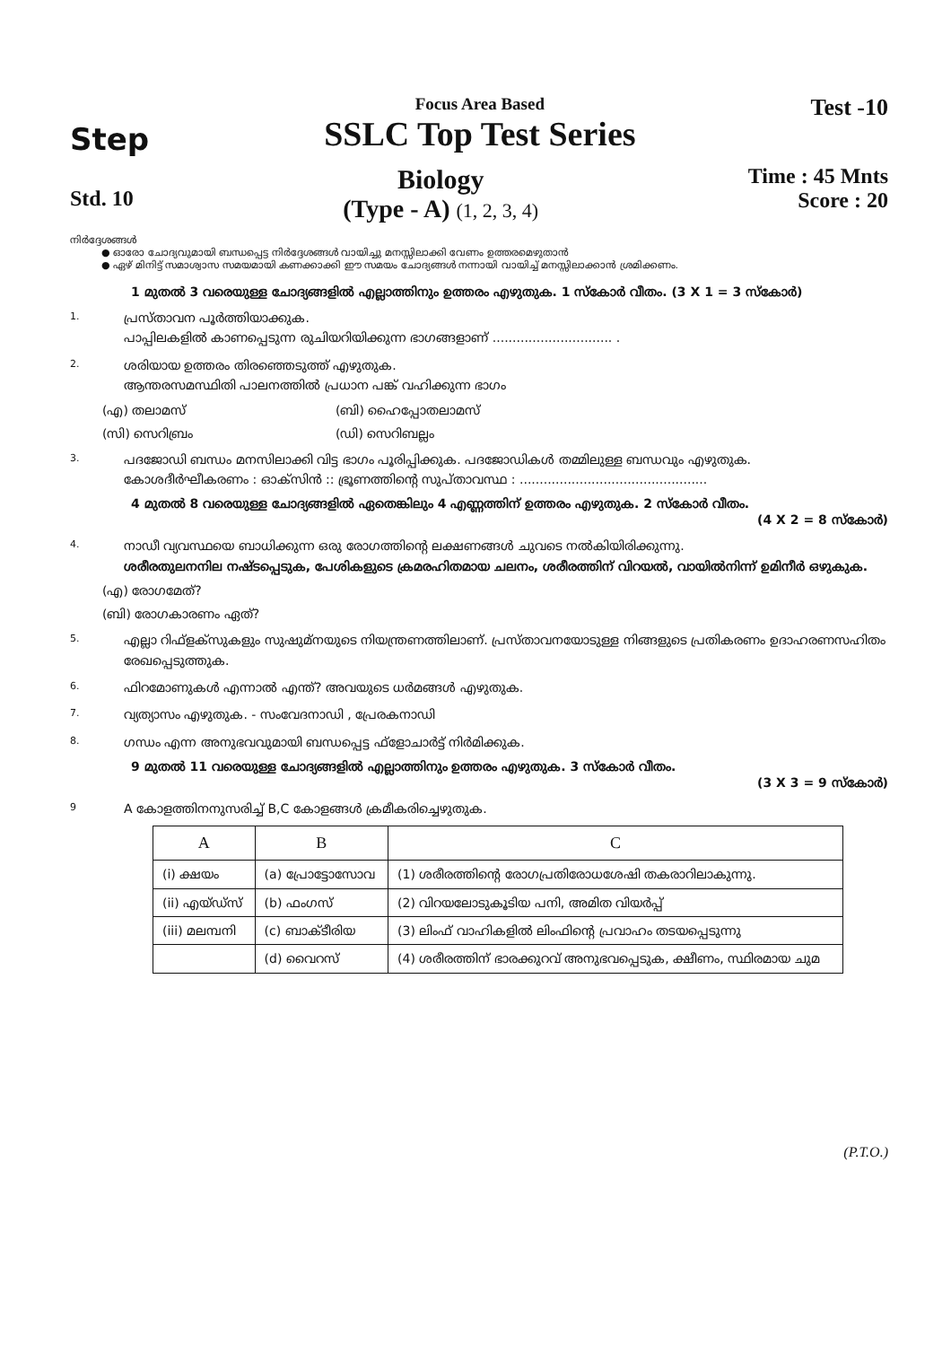Step
Focus Area Based
SSLC Top Test Series
Test -10
Std. 10
Biology
(Type - A) (1, 2, 3, 4)
Time : 45 Mnts
Score : 20
നിർദ്ദേശങ്ങൾ
● ഓരോ ചോദ്യവുമായി ബന്ധപ്പെട്ട നിർദ്ദേശങ്ങൾ വായിച്ചു മനസ്സിലാക്കി വേണം ഉത്തരമെഴുതാൻ
● ഏഴ് മിനിട്ട് സമാശ്വാസ സമയമായി കണക്കാക്കി ഈ സമയം ചോദ്യങ്ങൾ നന്നായി വായിച്ച് മനസ്സിലാക്കാൻ ശ്രമിക്കണം.
1 മുതൽ 3 വരെയുള്ള ചോദ്യങ്ങളിൽ എല്ലാത്തിനും ഉത്തരം എഴുതുക. 1 സ്കോർ വീതം. (3 X 1 = 3 സ്കോർ)
1.
പ്രസ്താവന പൂർത്തിയാക്കുക.
പാപ്പിലകളിൽ കാണപ്പെടുന്ന രുചിയറിയിക്കുന്ന ഭാഗങ്ങളാണ് .............................. .
2.
ശരിയായ ഉത്തരം തിരഞ്ഞെടുത്ത് എഴുതുക.
ആന്തരസമസ്ഥിതി പാലനത്തിൽ പ്രധാന പങ്ക് വഹിക്കുന്ന ഭാഗം
(എ) തലാമസ് (ബി) ഹൈപ്പോതലാമസ്
(സി) സെറിബ്രം (ഡി) സെറിബല്ലം
3.
പദജോഡി ബന്ധം മനസിലാക്കി വിട്ട ഭാഗം പൂരിപ്പിക്കുക. പദജോഡികൾ തമ്മിലുള്ള ബന്ധവും എഴുതുക.
കോശദീർഘീകരണം : ഓക്സിൻ :: ഭ്രൂണത്തിന്റെ സുപ്താവസ്ഥ : ...............................................
4 മുതൽ 8 വരെയുള്ള ചോദ്യങ്ങളിൽ ഏതെങ്കിലും 4 എണ്ണത്തിന് ഉത്തരം എഴുതുക. 2 സ്കോർ വീതം.
(4 X 2 = 8 സ്കോർ)
4.
നാഡീ വ്യവസ്ഥയെ ബാധിക്കുന്ന ഒരു രോഗത്തിന്റെ ലക്ഷണങ്ങൾ ചുവടെ നൽകിയിരിക്കുന്നു.
ശരീരതുലനനില നഷ്ടപ്പെടുക, പേശികളുടെ ക്രമരഹിതമായ ചലനം, ശരീരത്തിന് വിറയൽ, വായിൽനിന്ന് ഉമിനീർ ഒഴുകുക.
(എ) രോഗമേത്?
(ബി) രോഗകാരണം ഏത്?
5.
എല്ലാ റിഫ്ളക്സുകളും സുഷുമ്നയുടെ നിയന്ത്രണത്തിലാണ്. പ്രസ്താവനയോടുള്ള നിങ്ങളുടെ പ്രതികരണം ഉദാഹരണസഹിതം രേഖപ്പെടുത്തുക.
6.
ഫിറമോണുകൾ എന്നാൽ എന്ത്? അവയുടെ ധർമങ്ങൾ എഴുതുക.
7.
വ്യത്യാസം എഴുതുക. - സംവേദനാഡി , പ്രേരകനാഡി
8.
ഗന്ധം എന്ന അനുഭവവുമായി ബന്ധപ്പെട്ട ഫ്ളോചാർട്ട് നിർമിക്കുക.
9 മുതൽ 11 വരെയുള്ള ചോദ്യങ്ങളിൽ എല്ലാത്തിനും ഉത്തരം എഴുതുക. 3 സ്കോർ വീതം.
(3 X 3 = 9 സ്കോർ)
9
A കോളത്തിനനുസരിച്ച് B,C കോളങ്ങൾ ക്രമീകരിച്ചെഴുതുക.
| A | B | C |
| --- | --- | --- |
| (i) ക്ഷയം | (a) പ്രോട്ടോസോവ | (1) ശരീരത്തിന്റെ രോഗപ്രതിരോധശേഷി തകരാറിലാകുന്നു. |
| (ii) എയ്ഡ്സ് | (b) ഫംഗസ് | (2) വിറയലോടുകൂടിയ പനി, അമിത വിയർപ്പ് |
| (iii) മലമ്പനി | (c) ബാക്ടീരിയ | (3) ലിംഫ് വാഹികളിൽ ലിംഫിന്റെ പ്രവാഹം തടയപ്പെടുന്നു |
| | (d) വൈറസ് | (4) ശരീരത്തിന് ഭാരക്കുറവ് അനുഭവപ്പെടുക, ക്ഷീണം, സ്ഥിരമായ ചുമ |
(P.T.O.)